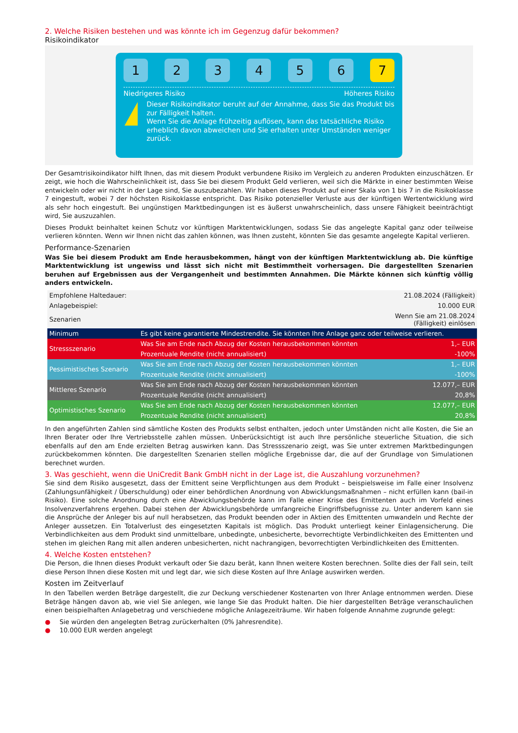2. Welche Risiken bestehen und was könnte ich im Gegenzug dafür bekommen?
Risikoindikator
1 2 3 4 5 6 7
Niedrigeres Risiko Höheres Risiko
!
Dieser Risikoindikator beruht auf der Annahme, dass Sie das Produkt bis zur Fälligkeit halten.
Wenn Sie die Anlage frühzeitig auflösen, kann das tatsächliche Risiko erheblich davon abweichen und Sie erhalten unter Umständen weniger zurück.
Der Gesamtrisikoindikator hilft Ihnen, das mit diesem Produkt verbundene Risiko im Vergleich zu anderen Produkten einzuschätzen. Er zeigt, wie hoch die Wahrscheinlichkeit ist, dass Sie bei diesem Produkt Geld verlieren, weil sich die Märkte in einer bestimmten Weise entwickeln oder wir nicht in der Lage sind, Sie auszubezahlen. Wir haben dieses Produkt auf einer Skala von 1 bis 7 in die Risikoklasse 7 eingestuft, wobei 7 der höchsten Risikoklasse entspricht. Das Risiko potenzieller Verluste aus der künftigen Wertentwicklung wird als sehr hoch eingestuft. Bei ungünstigen Marktbedingungen ist es äußerst unwahrscheinlich, dass unsere Fähigkeit beeinträchtigt wird, Sie auszuzahlen.
Dieses Produkt beinhaltet keinen Schutz vor künftigen Marktentwicklungen, sodass Sie das angelegte Kapital ganz oder teilweise verlieren könnten. Wenn wir Ihnen nicht das zahlen können, was Ihnen zusteht, könnten Sie das gesamte angelegte Kapital verlieren.
Performance-Szenarien
Was Sie bei diesem Produkt am Ende herausbekommen, hängt von der künftigen Marktentwicklung ab. Die künftige Marktentwicklung ist ungewiss und lässt sich nicht mit Bestimmtheit vorhersagen. Die dargestellten Szenarien beruhen auf Ergebnissen aus der Vergangenheit und bestimmten Annahmen. Die Märkte können sich künftig völlig anders entwickeln.
| Empfohlene Haltedauer: | | 21.08.2024 (Fälligkeit) |
| Anlagebeispiel: | | 10.000 EUR |
| Szenarien | | Wenn Sie am 21.08.2024 (Fälligkeit) einlösen |
| Minimum | Es gibt keine garantierte Mindestrendite. Sie könnten Ihre Anlage ganz oder teilweise verlieren. | |
| Stressszenario | Was Sie am Ende nach Abzug der Kosten herausbekommen könnten | 1,– EUR |
| | Prozentuale Rendite (nicht annualisiert) | -100% |
| Pessimistisches Szenario | Was Sie am Ende nach Abzug der Kosten herausbekommen könnten | 1,– EUR |
| | Prozentuale Rendite (nicht annualisiert) | -100% |
| Mittleres Szenario | Was Sie am Ende nach Abzug der Kosten herausbekommen könnten | 12.077,– EUR |
| | Prozentuale Rendite (nicht annualisiert) | 20,8% |
| Optimistisches Szenario | Was Sie am Ende nach Abzug der Kosten herausbekommen könnten | 12.077,– EUR |
| | Prozentuale Rendite (nicht annualisiert) | 20,8% |
In den angeführten Zahlen sind sämtliche Kosten des Produkts selbst enthalten, jedoch unter Umständen nicht alle Kosten, die Sie an Ihren Berater oder Ihre Vertriebsstelle zahlen müssen. Unberücksichtigt ist auch Ihre persönliche steuerliche Situation, die sich ebenfalls auf den am Ende erzielten Betrag auswirken kann. Das Stressszenario zeigt, was Sie unter extremen Marktbedingungen zurückbekommen könnten. Die dargestellten Szenarien stellen mögliche Ergebnisse dar, die auf der Grundlage von Simulationen berechnet wurden.
3. Was geschieht, wenn die UniCredit Bank GmbH nicht in der Lage ist, die Auszahlung vorzunehmen?
Sie sind dem Risiko ausgesetzt, dass der Emittent seine Verpflichtungen aus dem Produkt – beispielsweise im Falle einer Insolvenz (Zahlungsunfähigkeit / Überschuldung) oder einer behördlichen Anordnung von Abwicklungsmaßnahmen – nicht erfüllen kann (bail-in Risiko). Eine solche Anordnung durch eine Abwicklungsbehörde kann im Falle einer Krise des Emittenten auch im Vorfeld eines Insolvenzverfahrens ergehen. Dabei stehen der Abwicklungsbehörde umfangreiche Eingriffsbefugnisse zu. Unter anderem kann sie die Ansprüche der Anleger bis auf null herabsetzen, das Produkt beenden oder in Aktien des Emittenten umwandeln und Rechte der Anleger aussetzen. Ein Totalverlust des eingesetzten Kapitals ist möglich. Das Produkt unterliegt keiner Einlagensicherung. Die Verbindlichkeiten aus dem Produkt sind unmittelbare, unbedingte, unbesicherte, bevorrechtigte Verbindlichkeiten des Emittenten und stehen im gleichen Rang mit allen anderen unbesicherten, nicht nachrangigen, bevorrechtigten Verbindlichkeiten des Emittenten.
4. Welche Kosten entstehen?
Die Person, die Ihnen dieses Produkt verkauft oder Sie dazu berät, kann Ihnen weitere Kosten berechnen. Sollte dies der Fall sein, teilt diese Person Ihnen diese Kosten mit und legt dar, wie sich diese Kosten auf Ihre Anlage auswirken werden.
Kosten im Zeitverlauf
In den Tabellen werden Beträge dargestellt, die zur Deckung verschiedener Kostenarten von Ihrer Anlage entnommen werden. Diese Beträge hängen davon ab, wie viel Sie anlegen, wie lange Sie das Produkt halten. Die hier dargestellten Beträge veranschaulichen einen beispielhaften Anlagebetrag und verschiedene mögliche Anlagezeiträume. Wir haben folgende Annahme zugrunde gelegt:
● Sie würden den angelegten Betrag zurückerhalten (0% Jahresrendite).
● 10.000 EUR werden angelegt